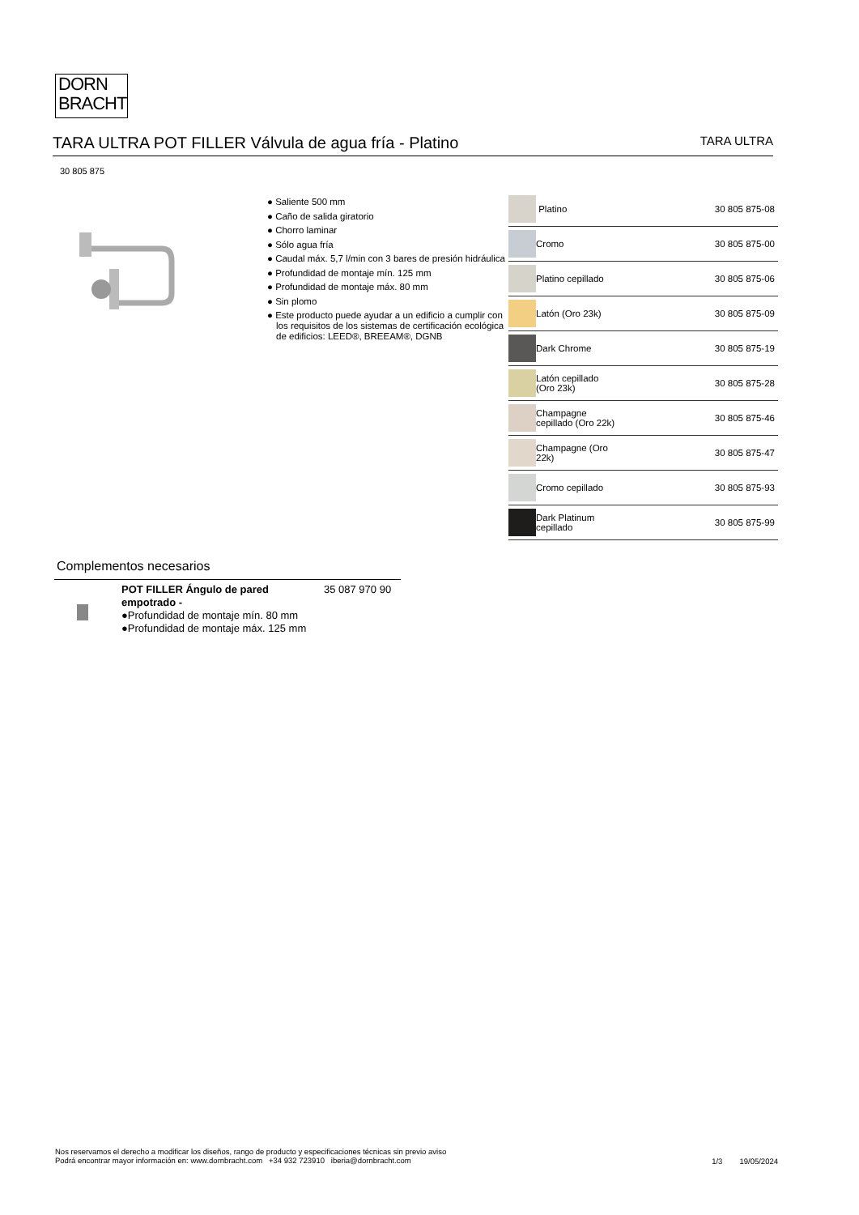DORN
BRACHT
TARA ULTRA POT FILLER Válvula de agua fría - Platino
TARA ULTRA
30 805 875
● Saliente 500 mm
● Caño de salida giratorio
● Chorro laminar
● Sólo agua fría
● Caudal máx. 5,7 l/min con 3 bares de presión hidráulica
● Profundidad de montaje mín. 125 mm
● Profundidad de montaje máx. 80 mm
● Sin plomo
● Este producto puede ayudar a un edificio a cumplir con los requisitos de los sistemas de certificación ecológica de edificios: LEED®, BREEAM®, DGNB
| | Platino | 30 805 875-08 |
| | Cromo | 30 805 875-00 |
| | Platino cepillado | 30 805 875-06 |
| | Latón (Oro 23k) | 30 805 875-09 |
| | Dark Chrome | 30 805 875-19 |
| | Latón cepillado (Oro 23k) | 30 805 875-28 |
| | Champagne cepillado (Oro 22k) | 30 805 875-46 |
| | Champagne (Oro 22k) | 30 805 875-47 |
| | Cromo cepillado | 30 805 875-93 |
| | Dark Platinum cepillado | 30 805 875-99 |
Complementos necesarios
POT FILLER Ángulo de pared empotrado -
●Profundidad de montaje mín. 80 mm
●Profundidad de montaje máx. 125 mm
35 087 970 90
Nos reservamos el derecho a modificar los diseños, rango de producto y especificaciones técnicas sin previo aviso
Podrá encontrar mayor información en: www.dornbracht.com +34 932 723910 iberia@dornbracht.com
1/3 19/05/2024